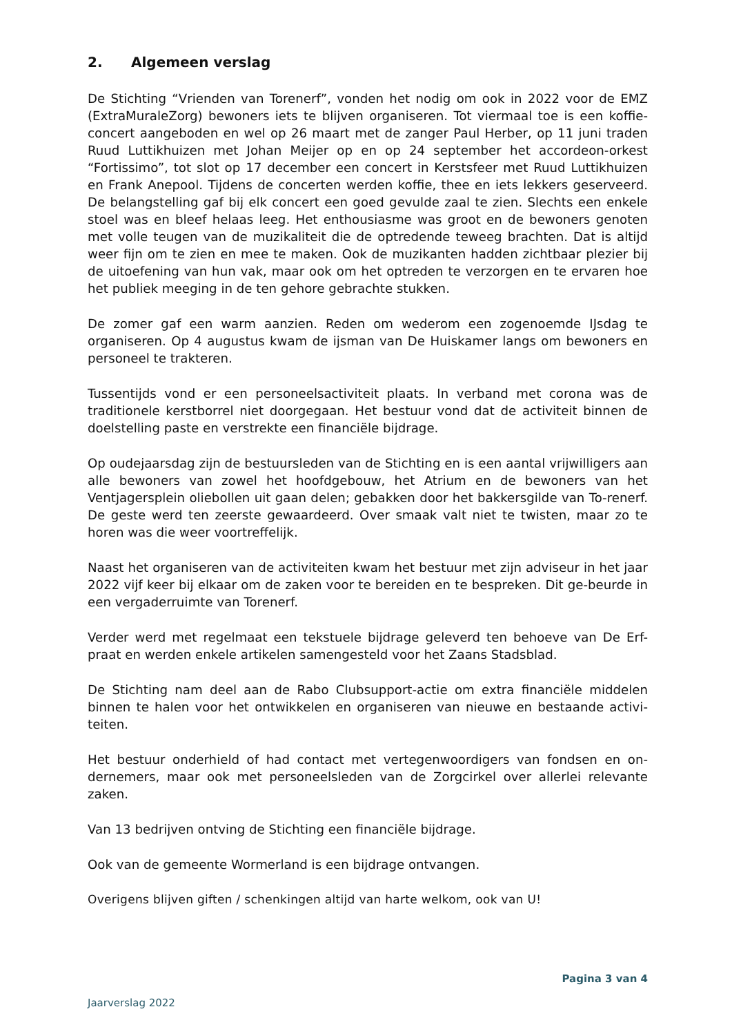2. Algemeen verslag
De Stichting “Vrienden van Torenerf”, vonden het nodig om ook in 2022 voor de EMZ (ExtraMuraleZorg) bewoners iets te blijven organiseren. Tot viermaal toe is een koffie-concert aangeboden en wel op 26 maart met de zanger Paul Herber, op 11 juni traden Ruud Luttikhuizen met Johan Meijer op en op 24 september het accordeon-orkest “Fortissimo”, tot slot op 17 december een concert in Kerstsfeer met Ruud Luttikhuizen en Frank Anepool. Tijdens de concerten werden koffie, thee en iets lekkers geserveerd. De belangstelling gaf bij elk concert een goed gevulde zaal te zien. Slechts een enkele stoel was en bleef helaas leeg. Het enthousiasme was groot en de bewoners genoten met volle teugen van de muzikaliteit die de optredende teweeg brachten. Dat is altijd weer fijn om te zien en mee te maken. Ook de muzikanten hadden zichtbaar plezier bij de uitoefening van hun vak, maar ook om het optreden te verzorgen en te ervaren hoe het publiek meeging in de ten gehore gebrachte stukken.
De zomer gaf een warm aanzien. Reden om wederom een zogenoemde IJsdag te organiseren. Op 4 augustus kwam de ijsman van De Huiskamer langs om bewoners en personeel te trakteren.
Tussentijds vond er een personeelsactiviteit plaats. In verband met corona was de traditionele kerstborrel niet doorgegaan. Het bestuur vond dat de activiteit binnen de doelstelling paste en verstrekte een financiële bijdrage.
Op oudejaarsdag zijn de bestuursleden van de Stichting en is een aantal vrijwilligers aan alle bewoners van zowel het hoofdgebouw, het Atrium en de bewoners van het Ventjagersplein oliebollen uit gaan delen; gebakken door het bakkersgilde van To-renerf. De geste werd ten zeerste gewaardeerd. Over smaak valt niet te twisten, maar zo te horen was die weer voortreffelijk.
Naast het organiseren van de activiteiten kwam het bestuur met zijn adviseur in het jaar 2022 vijf keer bij elkaar om de zaken voor te bereiden en te bespreken. Dit ge-beurde in een vergaderruimte van Torenerf.
Verder werd met regelmaat een tekstuele bijdrage geleverd ten behoeve van De Erf-praat en werden enkele artikelen samengesteld voor het Zaans Stadsblad.
De Stichting nam deel aan de Rabo Clubsupport-actie om extra financiële middelen binnen te halen voor het ontwikkelen en organiseren van nieuwe en bestaande activi-teiten.
Het bestuur onderhield of had contact met vertegenwoordigers van fondsen en on-dernemers, maar ook met personeelsleden van de Zorgcirkel over allerlei relevante zaken.
Van 13 bedrijven ontving de Stichting een financiële bijdrage.
Ook van de gemeente Wormerland is een bijdrage ontvangen.
Overigens blijven giften / schenkingen altijd van harte welkom, ook van U!
Pagina 3 van 4
Jaarverslag 2022